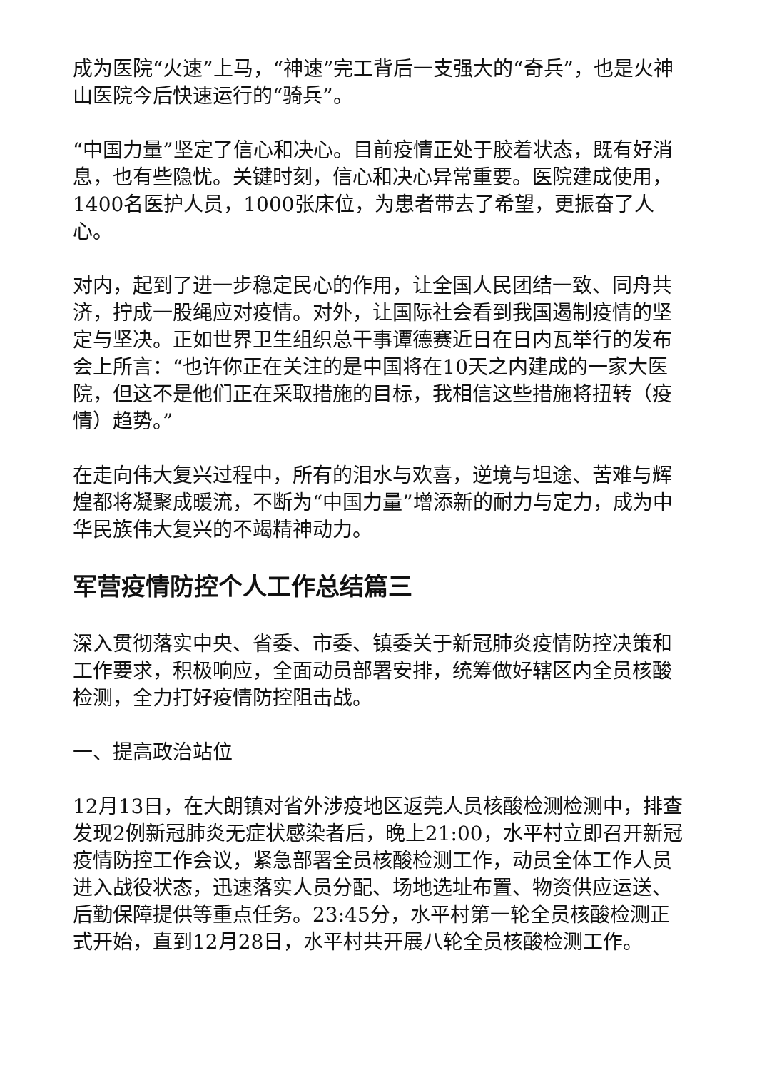成为医院“火速”上马，“神速”完工背后一支强大的“奇兵”，也是火神山医院今后快速运行的“骑兵”。
“中国力量”坚定了信心和决心。目前疫情正处于胶着状态，既有好消息，也有些隐忧。关键时刻，信心和决心异常重要。医院建成使用，1400名医护人员，1000张床位，为患者带去了希望，更振奋了人心。
对内，起到了进一步稳定民心的作用，让全国人民团结一致、同舟共济，拧成一股绳应对疫情。对外，让国际社会看到我国遏制疫情的坚定与坚决。正如世界卫生组织总干事谭德赛近日在日内瓦举行的发布会上所言：“也许你正在关注的是中国将在10天之内建成的一家大医院，但这不是他们正在采取措施的目标，我相信这些措施将扭转（疫情）趋势。”
在走向伟大复兴过程中，所有的泪水与欢喜，逆境与坦途、苦难与辉煌都将凝聚成暖流，不断为“中国力量”增添新的耐力与定力，成为中华民族伟大复兴的不竭精神动力。
军营疫情防控个人工作总结篇三
深入贯彻落实中央、省委、市委、镇委关于新冠肺炎疫情防控决策和工作要求，积极响应，全面动员部署安排，统筹做好辖区内全员核酸检测，全力打好疫情防控阻击战。
一、提高政治站位
12月13日，在大朗镇对省外涉疫地区返莞人员核酸检测检测中，排查发现2例新冠肺炎无症状感染者后，晚上21:00，水平村立即召开新冠疫情防控工作会议，紧急部署全员核酸检测工作，动员全体工作人员进入战役状态，迅速落实人员分配、场地选址布置、物资供应运送、后勤保障提供等重点任务。23:45分，水平村第一轮全员核酸检测正式开始，直到12月28日，水平村共开展八轮全员核酸检测工作。